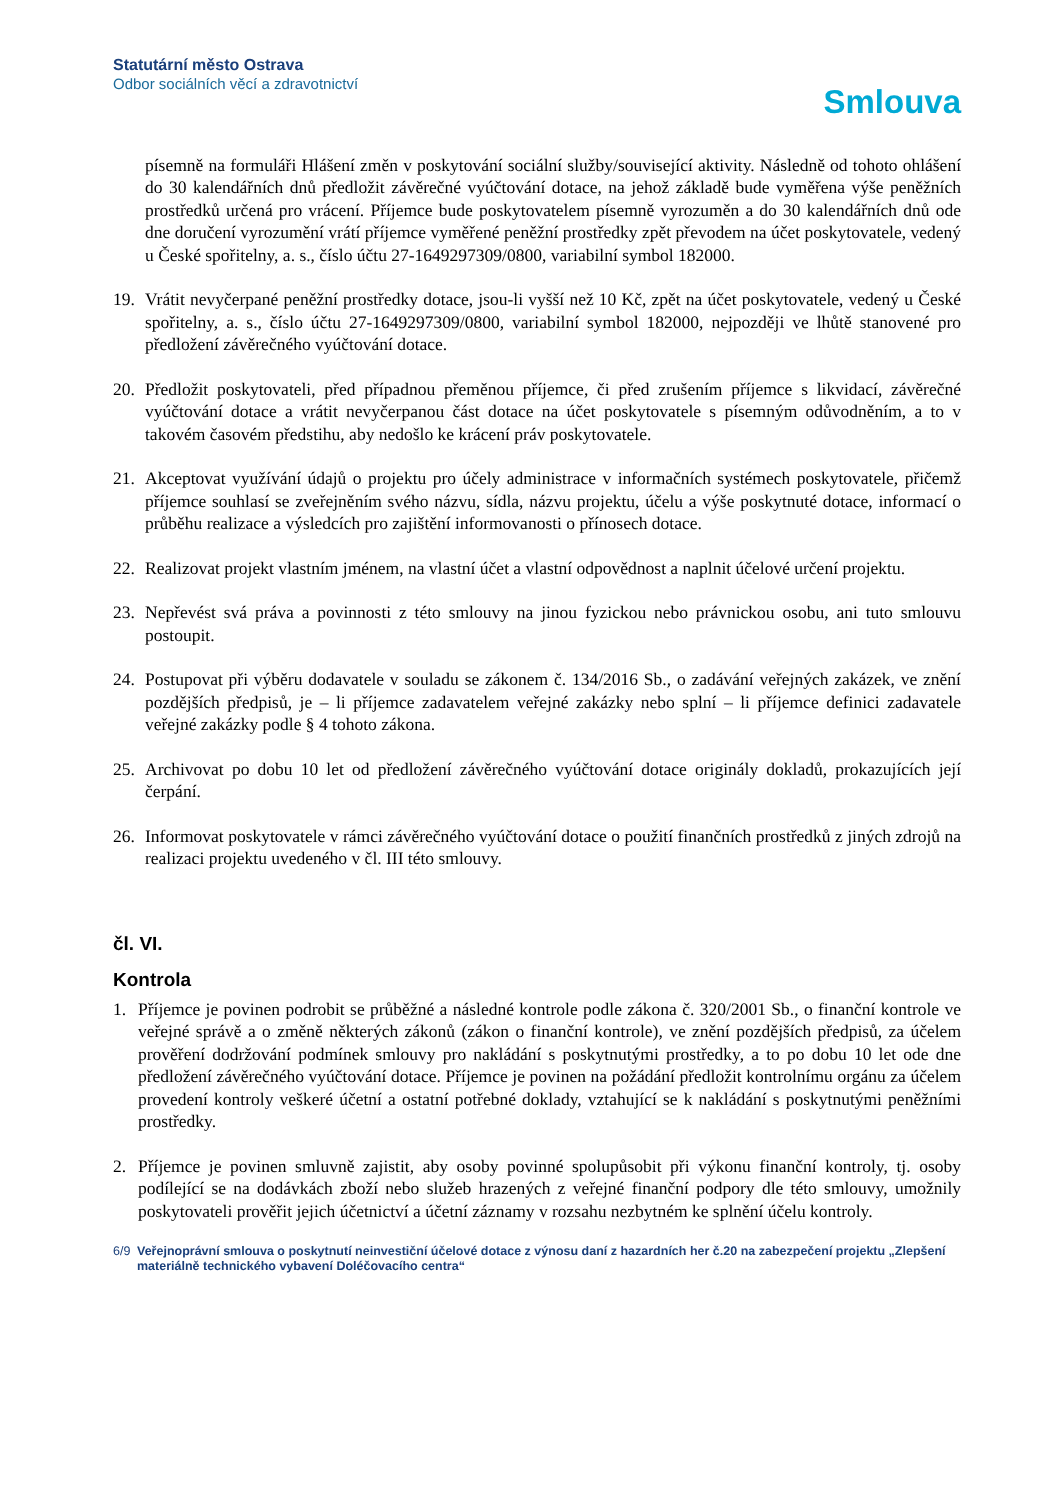Statutární město Ostrava
Odbor sociálních věcí a zdravotnictví
Smlouva
písemně na formuláři Hlášení změn v poskytování sociální služby/související aktivity. Následně od tohoto ohlášení do 30 kalendářních dnů předložit závěrečné vyúčtování dotace, na jehož základě bude vyměřena výše peněžních prostředků určená pro vrácení. Příjemce bude poskytovatelem písemně vyrozuměn a do 30 kalendářních dnů ode dne doručení vyrozumění vrátí příjemce vyměřené peněžní prostředky zpět převodem na účet poskytovatele, vedený u České spořitelny, a. s., číslo účtu 27-1649297309/0800, variabilní symbol 182000.
19. Vrátit nevyčerpané peněžní prostředky dotace, jsou-li vyšší než 10 Kč, zpět na účet poskytovatele, vedený u České spořitelny, a. s., číslo účtu 27-1649297309/0800, variabilní symbol 182000, nejpozději ve lhůtě stanovené pro předložení závěrečného vyúčtování dotace.
20. Předložit poskytovateli, před případnou přeměnou příjemce, či před zrušením příjemce s likvidací, závěrečné vyúčtování dotace a vrátit nevyčerpanou část dotace na účet poskytovatele s písemným odůvodněním, a to v takovém časovém předstihu, aby nedošlo ke krácení práv poskytovatele.
21. Akceptovat využívání údajů o projektu pro účely administrace v informačních systémech poskytovatele, přičemž příjemce souhlasí se zveřejněním svého názvu, sídla, názvu projektu, účelu a výše poskytnuté dotace, informací o průběhu realizace a výsledcích pro zajištění informovanosti o přínosech dotace.
22. Realizovat projekt vlastním jménem, na vlastní účet a vlastní odpovědnost a naplnit účelové určení projektu.
23. Nepřevést svá práva a povinnosti z této smlouvy na jinou fyzickou nebo právnickou osobu, ani tuto smlouvu postoupit.
24. Postupovat při výběru dodavatele v souladu se zákonem č. 134/2016 Sb., o zadávání veřejných zakázek, ve znění pozdějších předpisů, je – li příjemce zadavatelem veřejné zakázky nebo splní – li příjemce definici zadavatele veřejné zakázky podle § 4 tohoto zákona.
25. Archivovat po dobu 10 let od předložení závěrečného vyúčtování dotace originály dokladů, prokazujících její čerpání.
26. Informovat poskytovatele v rámci závěrečného vyúčtování dotace o použití finančních prostředků z jiných zdrojů na realizaci projektu uvedeného v čl. III této smlouvy.
čl. VI.
Kontrola
1. Příjemce je povinen podrobit se průběžné a následné kontrole podle zákona č. 320/2001 Sb., o finanční kontrole ve veřejné správě a o změně některých zákonů (zákon o finanční kontrole), ve znění pozdějších předpisů, za účelem prověření dodržování podmínek smlouvy pro nakládání s poskytnutými prostředky, a to po dobu 10 let ode dne předložení závěrečného vyúčtování dotace. Příjemce je povinen na požádání předložit kontrolnímu orgánu za účelem provedení kontroly veškeré účetní a ostatní potřebné doklady, vztahující se k nakládání s poskytnutými peněžními prostředky.
2. Příjemce je povinen smluvně zajistit, aby osoby povinné spolupůsobit při výkonu finanční kontroly, tj. osoby podílející se na dodávkách zboží nebo služeb hrazených z veřejné finanční podpory dle této smlouvy, umožnily poskytovateli prověřit jejich účetnictví a účetní záznamy v rozsahu nezbytném ke splnění účelu kontroly.
6/9 Veřejnoprávní smlouva o poskytnutí neinvestiční účelové dotace z výnosu daní z hazardních her č.20 na zabezpečení projektu „Zlepšení materiálně technického vybavení Doléčovacího centra“